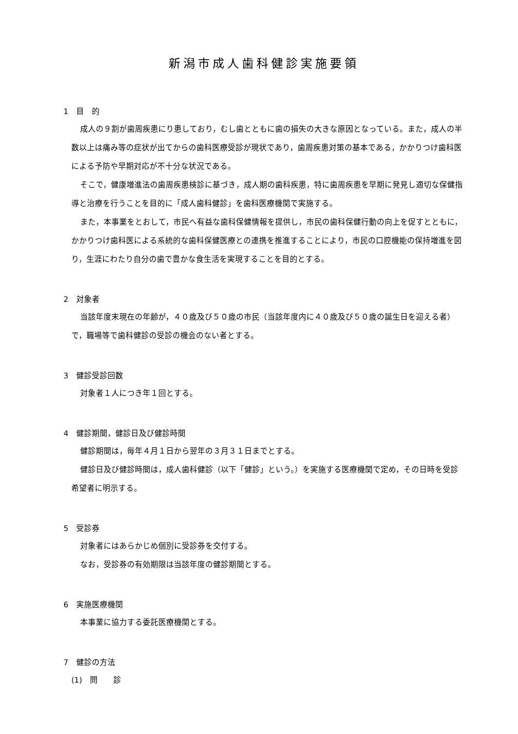新潟市成人歯科健診実施要領
1　目　的
成人の９割が歯周疾患にり患しており，むし歯とともに歯の損失の大きな原因となっている。また，成人の半数以上は痛み等の症状が出てからの歯科医療受診が現状であり，歯周疾患対策の基本である，かかりつけ歯科医による予防や早期対応が不十分な状況である。
そこで，健康増進法の歯周疾患検診に基づき，成人期の歯科疾患，特に歯周疾患を早期に発見し適切な保健指導と治療を行うことを目的に「成人歯科健診」を歯科医療機関で実施する。
また，本事業をとおして，市民へ有益な歯科保健情報を提供し，市民の歯科保健行動の向上を促すとともに，かかりつけ歯科医による系統的な歯科保健医療との連携を推進することにより，市民の口腔機能の保持増進を図り，生涯にわたり自分の歯で豊かな食生活を実現することを目的とする。
2　対象者
当該年度末現在の年齢が，４０歳及び５０歳の市民（当該年度内に４０歳及び５０歳の誕生日を迎える者）で，職場等で歯科健診の受診の機会のない者とする。
3　健診受診回数
対象者１人につき年１回とする。
4　健診期間，健診日及び健診時間
健診期間は，毎年４月１日から翌年の３月３１日までとする。
健診日及び健診時間は，成人歯科健診（以下「健診」という。）を実施する医療機関で定め，その日時を受診希望者に明示する。
5　受診券
対象者にはあらかじめ個別に受診券を交付する。
なお，受診券の有効期限は当該年度の健診期間とする。
6　実施医療機関
本事業に協力する委託医療機関とする。
7　健診の方法
(1)　問　　診